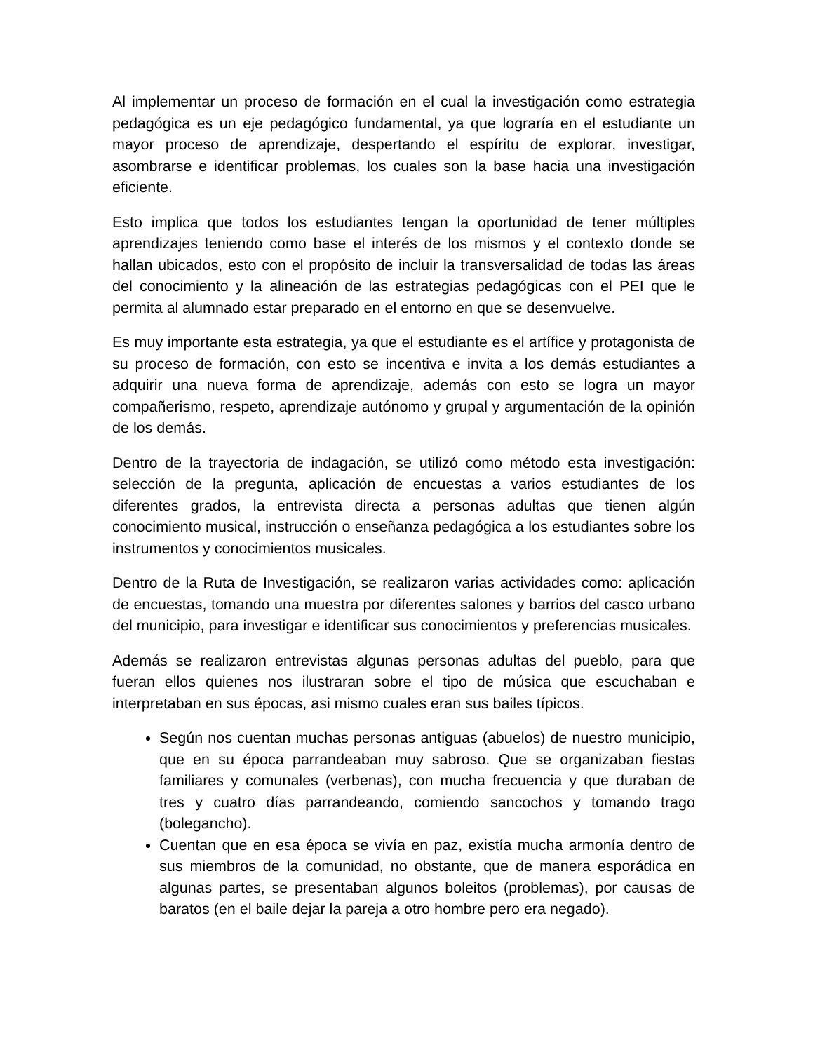Al implementar un proceso de formación en el cual la investigación como estrategia pedagógica es un eje pedagógico fundamental, ya que lograría en el estudiante un mayor proceso de aprendizaje, despertando el espíritu de explorar, investigar, asombrarse e identificar problemas, los cuales son la base hacia una investigación eficiente.
Esto implica que todos los estudiantes tengan la oportunidad de tener múltiples aprendizajes teniendo como base el interés de los mismos y el contexto donde se hallan ubicados, esto con el propósito de incluir la transversalidad de todas las áreas del conocimiento y la alineación de las estrategias pedagógicas con el PEI que le permita al alumnado estar preparado en el entorno en que se desenvuelve.
Es muy importante esta estrategia, ya que el estudiante es el artífice y protagonista de su proceso de formación, con esto se incentiva e invita a los demás estudiantes a adquirir una nueva forma de aprendizaje, además con esto se logra un mayor compañerismo, respeto, aprendizaje autónomo y grupal y argumentación de la opinión de los demás.
Dentro de la trayectoria de indagación, se utilizó como método esta investigación: selección de la pregunta, aplicación de encuestas a varios estudiantes de los diferentes grados, la entrevista directa a personas adultas que tienen algún conocimiento musical, instrucción o enseñanza pedagógica a los estudiantes sobre los instrumentos y conocimientos musicales.
Dentro de la Ruta de Investigación, se realizaron varias actividades como: aplicación de encuestas, tomando una muestra por diferentes salones y barrios del casco urbano del municipio, para investigar e identificar sus conocimientos y preferencias musicales.
Además se realizaron entrevistas algunas personas adultas del pueblo, para que fueran ellos quienes nos ilustraran sobre el tipo de música que escuchaban e interpretaban en sus épocas, asi mismo cuales eran sus bailes típicos.
Según nos cuentan muchas personas antiguas (abuelos) de nuestro municipio, que en su época parrandeaban muy sabroso. Que se organizaban fiestas familiares y comunales (verbenas), con mucha frecuencia y que duraban de tres y cuatro días parrandeando, comiendo sancochos y tomando trago (bolegancho).
Cuentan que en esa época se vivía en paz, existía mucha armonía dentro de sus miembros de la comunidad, no obstante, que de manera esporádica en algunas partes, se presentaban algunos boleitos (problemas), por causas de baratos (en el baile dejar la pareja a otro hombre pero era negado).